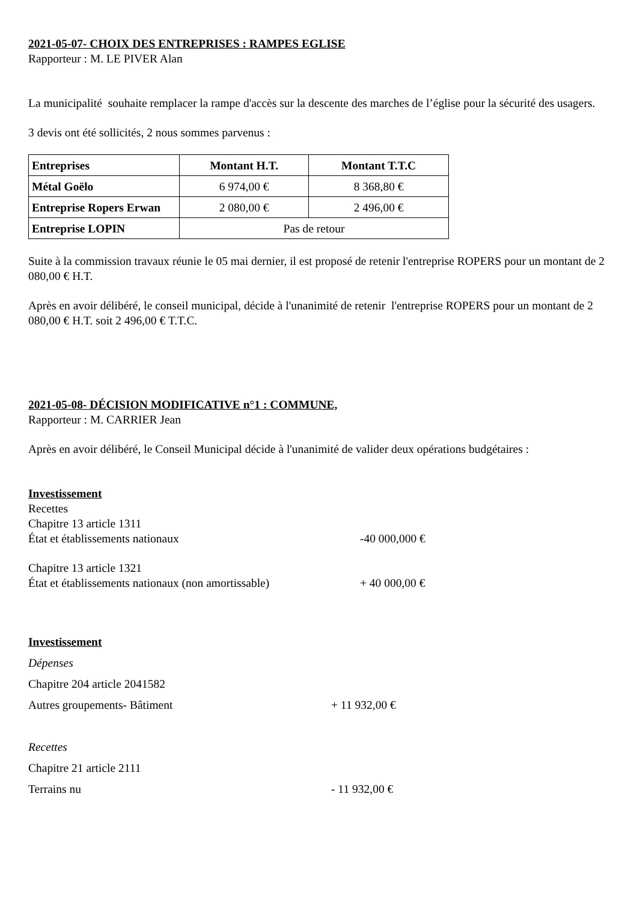2021-05-07- CHOIX DES ENTREPRISES : RAMPES EGLISE
Rapporteur : M. LE PIVER Alan
La municipalité souhaite remplacer la rampe d'accès sur la descente des marches de l’église pour la sécurité des usagers.
3 devis ont été sollicités, 2 nous sommes parvenus :
| Entreprises | Montant H.T. | Montant T.T.C |
| --- | --- | --- |
| Métal Goëlo | 6 974,00 € | 8 368,80 € |
| Entreprise Ropers Erwan | 2 080,00 € | 2 496,00 € |
| Entreprise LOPIN | Pas de retour | |
Suite à la commission travaux réunie le 05 mai dernier, il est proposé de retenir l'entreprise ROPERS pour un montant de 2 080,00 € H.T.
Après en avoir délibéré, le conseil municipal, décide à l'unanimité de retenir l'entreprise ROPERS pour un montant de 2 080,00 € H.T. soit 2 496,00 € T.T.C.
2021-05-08- DÉCISION MODIFICATIVE n°1 : COMMUNE,
Rapporteur : M. CARRIER Jean
Après en avoir délibéré, le Conseil Municipal décide à l'unanimité de valider deux opérations budgétaires :
Investissement
Recettes
Chapitre 13 article 1311
État et établissements nationaux -40 000,000 €
Chapitre 13 article 1321
État et établissements nationaux (non amortissable) + 40 000,00 €
Investissement
Dépenses
Chapitre 204 article 2041582
Autres groupements- Bâtiment + 11 932,00 €
Recettes
Chapitre 21 article 2111
Terrains nu - 11 932,00 €